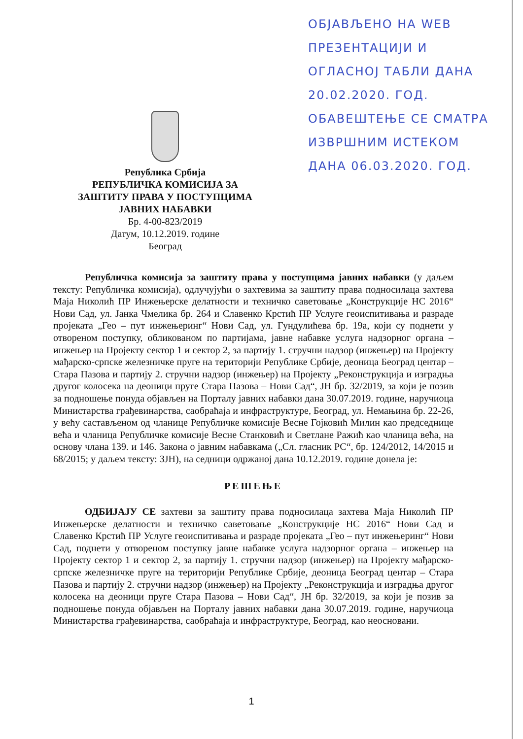ОБЈАВЉЕНО НА WEB
ПРЕЗЕНТАЦИЈИ И
ОГЛАСНОЈ ТАБЛИ ДАНА
20.02.2020. ГОД.
ОБАВЕШТЕЊЕ СЕ СМАТРА
ИЗВРШНИМ ИСТЕКОМ
ДАНА 06.03.2020. ГОД.
Република Србија
РЕПУБЛИЧКА КОМИСИЈА ЗА
ЗАШТИТУ ПРАВА У ПОСТУПЦИМА
ЈАВНИХ НАБАВКИ
Бр. 4-00-823/2019
Датум, 10.12.2019. године
Београд
Републичка комисија за заштиту права у поступцима јавних набавки (у даљем тексту: Републичка комисија), одлучујући о захтевима за заштиту права подносилаца захтева Маја Николић ПР Инжењерске делатности и техничко саветовање „Конструкције НС 2016“ Нови Сад, ул. Јанка Чмелика бр. 264 и Славенко Крстић ПР Услуге геоиспитивања и разраде пројеката „Гео – пут инжењеринг“ Нови Сад, ул. Гундулићева бр. 19а, који су поднети у отвореном поступку, обликованом по партијама, јавне набавке услуга надзорног органа – инжењер на Пројекту сектор 1 и сектор 2, за партију 1. стручни надзор (инжењер) на Пројекту мађарско-српске железничке пруге на територији Републике Србије, деоница Београд центар – Стара Пазова и партију 2. стручни надзор (инжењер) на Пројекту „Реконструкција и изградња другог колосека на деоници пруге Стара Пазова – Нови Сад“, ЈН бр. 32/2019, за који је позив за подношење понуда објављен на Порталу јавних набавки дана 30.07.2019. године, наручиоца Министарства грађевинарства, саобраћаја и инфраструктуре, Београд, ул. Немањина бр. 22-26, у већу састављеном од чланице Републичке комисије Весне Гојковић Милин као председнице већа и чланица Републичке комисије Весне Станковић и Светлане Ражић као чланица већа, на основу члана 139. и 146. Закона о јавним набавкама („Сл. гласник РС“, бр. 124/2012, 14/2015 и 68/2015; у даљем тексту: ЗЈН), на седници одржаној дана 10.12.2019. године донела је:
РЕШЕЊЕ
ОДБИЈАЈУ СЕ захтеви за заштиту права подносилаца захтева Маја Николић ПР Инжењерске делатности и техничко саветовање „Конструкције НС 2016“ Нови Сад и Славенко Крстић ПР Услуге геоиспитивања и разраде пројеката „Гео – пут инжењеринг“ Нови Сад, поднети у отвореном поступку јавне набавке услуга надзорног органа – инжењер на Пројекту сектор 1 и сектор 2, за партију 1. стручни надзор (инжењер) на Пројекту мађарско-српске железничке пруге на територији Републике Србије, деоница Београд центар – Стара Пазова и партију 2. стручни надзор (инжењер) на Пројекту „Реконструкција и изградња другог колосека на деоници пруге Стара Пазова – Нови Сад“, ЈН бр. 32/2019, за који је позив за подношење понуда објављен на Порталу јавних набавки дана 30.07.2019. године, наручиоца Министарства грађевинарства, саобраћаја и инфраструктуре, Београд, као неосновани.
1